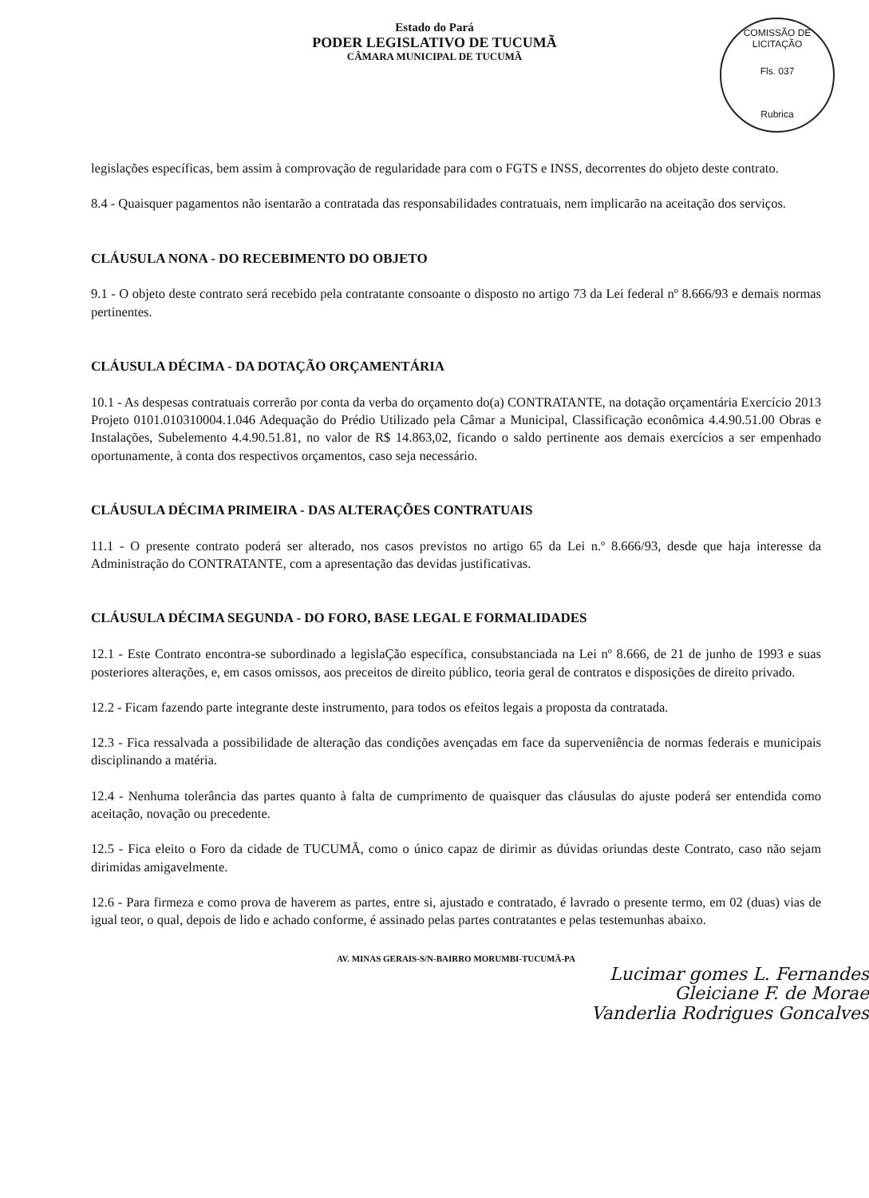Estado do Pará
PODER LEGISLATIVO DE TUCUMÃ
CÂMARA MUNICIPAL DE TUCUMÃ
COMISSÃO DE LICITAÇÃO
Fls. 037
Rubrica
legislações específicas, bem assim à comprovação de regularidade para com o FGTS e INSS, decorrentes do objeto deste contrato.
8.4 - Quaisquer pagamentos não isentarão a contratada das responsabilidades contratuais, nem implicarão na aceitação dos serviços.
CLÁUSULA NONA - DO RECEBIMENTO DO OBJETO
9.1 - O objeto deste contrato será recebido pela contratante consoante o disposto no artigo 73 da Lei federal nº 8.666/93 e demais normas pertinentes.
CLÁUSULA DÉCIMA - DA DOTAÇÃO ORÇAMENTÁRIA
10.1 - As despesas contratuais correrão por conta da verba do orçamento do(a) CONTRATANTE, na dotação orçamentária Exercício 2013 Projeto 0101.010310004.1.046 Adequação do Prédio Utilizado pela Câmar a Municipal, Classificação econômica 4.4.90.51.00 Obras e Instalações, Subelemento 4.4.90.51.81, no valor de R$ 14.863,02, ficando o saldo pertinente aos demais exercícios a ser empenhado oportunamente, à conta dos respectivos orçamentos, caso seja necessário.
CLÁUSULA DÉCIMA PRIMEIRA - DAS ALTERAÇÕES CONTRATUAIS
11.1 - O presente contrato poderá ser alterado, nos casos previstos no artigo 65 da Lei n.º 8.666/93, desde que haja interesse da Administração do CONTRATANTE, com a apresentação das devidas justificativas.
CLÁUSULA DÉCIMA SEGUNDA - DO FORO, BASE LEGAL E FORMALIDADES
12.1 - Este Contrato encontra-se subordinado a legislaÇão específica, consubstanciada na Lei nº 8.666, de 21 de junho de 1993 e suas posteriores alterações, e, em casos omissos, aos preceitos de direito público, teoria geral de contratos e disposições de direito privado.
12.2 - Ficam fazendo parte integrante deste instrumento, para todos os efeitos legais a proposta da contratada.
12.3 - Fica ressalvada a possibilidade de alteração das condições avençadas em face da superveniência de normas federais e municipais disciplinando a matéria.
12.4 - Nenhuma tolerância das partes quanto à falta de cumprimento de quaisquer das cláusulas do ajuste poderá ser entendida como aceitação, novação ou precedente.
12.5 - Fica eleito o Foro da cidade de TUCUMÃ, como o único capaz de dirimir as dúvidas oriundas deste Contrato, caso não sejam dirimidas amigavelmente.
12.6 - Para firmeza e como prova de haverem as partes, entre si, ajustado e contratado, é lavrado o presente termo, em 02 (duas) vias de igual teor, o qual, depois de lido e achado conforme, é assinado pelas partes contratantes e pelas testemunhas abaixo.
AV. MINAS GERAIS-S/N-BAIRRO MORUMBI-TUCUMÃ-PA
Lucimar gomes L. Fernandes
Gleiciane F. de Morae
Vanderlia Rodrigues Goncalves